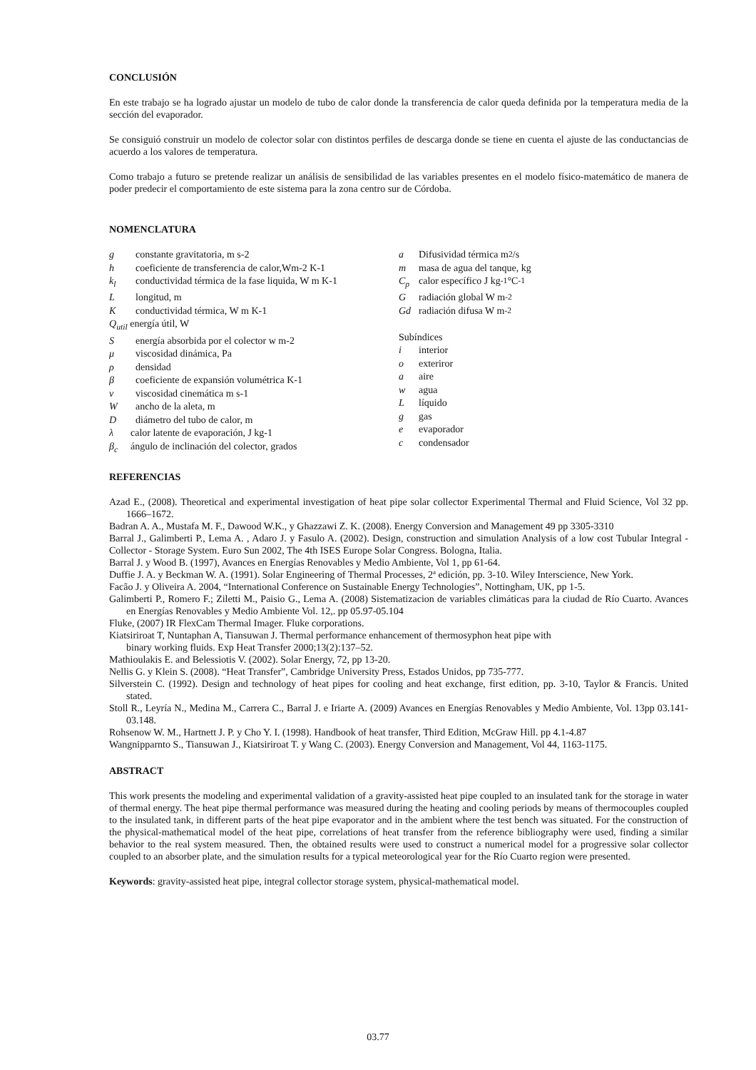CONCLUSIÓN
En este trabajo se ha logrado ajustar un modelo de tubo de calor donde la transferencia de calor queda definida por la temperatura media de la sección del evaporador.
Se consiguió construir un modelo de colector solar con distintos perfiles de descarga donde se tiene en cuenta el ajuste de las conductancias de acuerdo a los valores de temperatura.
Como trabajo a futuro se pretende realizar un análisis de sensibilidad de las variables presentes en el modelo físico-matemático de manera de poder predecir el comportamiento de este sistema para la zona centro sur de Córdoba.
NOMENCLATURA
g constante gravitatoria, m s-2
h coeficiente de transferencia de calor,Wm-2 K-1
k<sub>l</sub> conductividad térmica de la fase liquida, W m K-1
L longitud, m
K conductividad térmica, W m K-1
Q<sub>util</sub> energía útil, W
S energía absorbida por el colector w m-2
μ viscosidad dinámica, Pa
ρ densidad
β coeficiente de expansión volumétrica K-1
v viscosidad cinemática m s-1
W ancho de la aleta, m
D diámetro del tubo de calor, m
λ calor latente de evaporación, J kg-1
β<sub>c</sub> ángulo de inclinación del colector, grados
a Difusividad térmica m<sup>2</sup>/s
m masa de agua del tanque, kg
C<sub>p</sub> calor específico J kg<sup>-1</sup>°C<sup>-1</sup>
G radiación global W m<sup>-2</sup>
Gd radiación difusa W m<sup>-2</sup>
Subíndices
i interior
o exteriror
a aire
w agua
L líquido
g gas
e evaporador
c condensador
REFERENCIAS
Azad E., (2008). Theoretical and experimental investigation of heat pipe solar collector Experimental Thermal and Fluid Science, Vol 32 pp. 1666–1672.
Badran A. A., Mustafa M. F., Dawood W.K., y Ghazzawi Z. K. (2008). Energy Conversion and Management 49 pp 3305-3310
Barral J., Galimberti P., Lema A. , Adaro J. y Fasulo A. (2002). Design, construction and simulation Analysis of a low cost Tubular Integral - Collector - Storage System. Euro Sun 2002, The 4th ISES Europe Solar Congress. Bologna, Italia.
Barral J. y Wood B. (1997), Avances en Energías Renovables y Medio Ambiente, Vol 1, pp 61-64.
Duffie J. A. y Beckman W. A. (1991). Solar Engineering of Thermal Processes, 2ª edición, pp. 3-10. Wiley Interscience, New York.
Facão J. y Oliveira A. 2004, “International Conference on Sustainable Energy Technologies”, Nottingham, UK, pp 1-5.
Galimberti P., Romero F.; Ziletti M., Paisio G., Lema A. (2008) Sistematizacion de variables climáticas para la ciudad de Río Cuarto. Avances en Energías Renovables y Medio Ambiente Vol. 12,. pp 05.97-05.104
Fluke, (2007) IR FlexCam Thermal Imager. Fluke corporations.
Kiatsiriroat T, Nuntaphan A, Tiansuwan J. Thermal performance enhancement of thermosyphon heat pipe with
binary working fluids. Exp Heat Transfer 2000;13(2):137–52.
Mathioulakis E. and Belessiotis V. (2002). Solar Energy, 72, pp 13-20.
Nellis G. y Klein S. (2008). “Heat Transfer”, Cambridge University Press, Estados Unidos, pp 735-777.
Silverstein C. (1992). Design and technology of heat pipes for cooling and heat exchange, first edition, pp. 3-10, Taylor & Francis. United stated.
Stoll R., Leyría N., Medina M., Carrera C., Barral J. e Iriarte A. (2009) Avances en Energías Renovables y Medio Ambiente, Vol. 13pp 03.141-03.148.
Rohsenow W. M., Hartnett J. P. y Cho Y. I. (1998). Handbook of heat transfer, Third Edition, McGraw Hill. pp 4.1-4.87
Wangnipparnto S., Tiansuwan J., Kiatsiriroat T. y Wang C. (2003). Energy Conversion and Management, Vol 44, 1163-1175.
ABSTRACT
This work presents the modeling and experimental validation of a gravity-assisted heat pipe coupled to an insulated tank for the storage in water of thermal energy. The heat pipe thermal performance was measured during the heating and cooling periods by means of thermocouples coupled to the insulated tank, in different parts of the heat pipe evaporator and in the ambient where the test bench was situated. For the construction of the physical-mathematical model of the heat pipe, correlations of heat transfer from the reference bibliography were used, finding a similar behavior to the real system measured. Then, the obtained results were used to construct a numerical model for a progressive solar collector coupled to an absorber plate, and the simulation results for a typical meteorological year for the Río Cuarto region were presented.
Keywords: gravity-assisted heat pipe, integral collector storage system, physical-mathematical model.
03.77